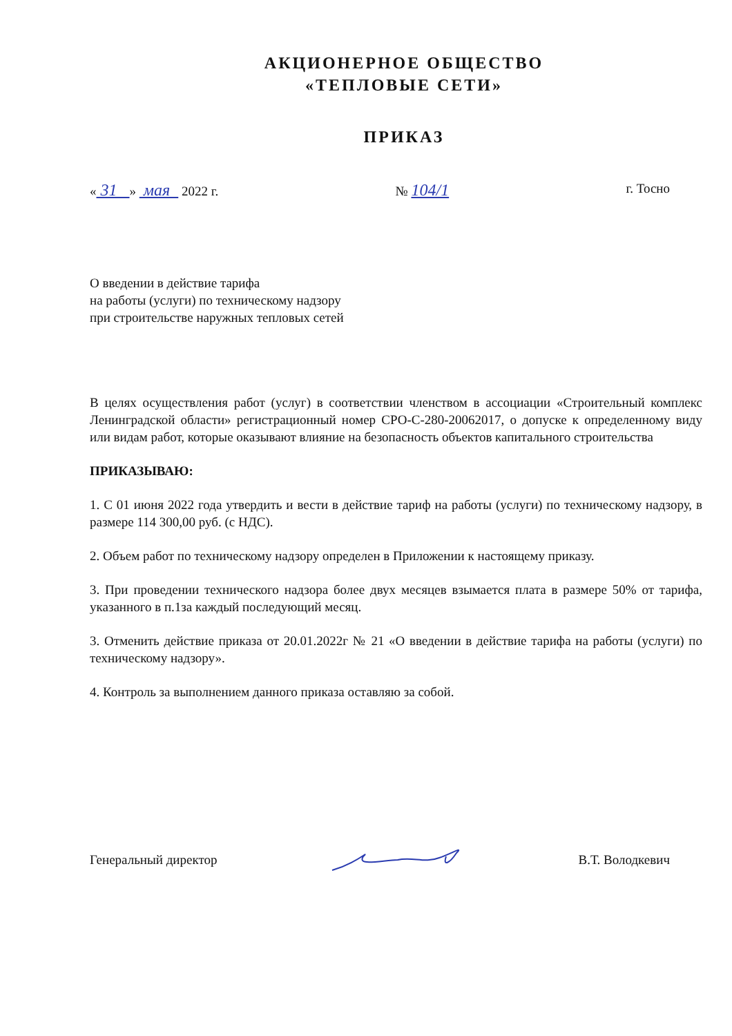АКЦИОНЕРНОЕ ОБЩЕСТВО
«ТЕПЛОВЫЕ СЕТИ»
ПРИКАЗ
« 31 » мая 2022 г. № 104/1 г. Тосно
О введении в действие тарифа
на работы (услуги) по техническому надзору
при строительстве наружных тепловых сетей
В целях осуществления работ (услуг) в соответствии членством в ассоциации «Строительный комплекс Ленинградской области» регистрационный номер СРО-С-280-20062017, о допуске к определенному виду или видам работ, которые оказывают влияние на безопасность объектов капитального строительства
ПРИКАЗЫВАЮ:
1. С 01 июня 2022 года утвердить и вести в действие тариф на работы (услуги) по техническому надзору, в размере 114 300,00 руб. (с НДС).
2. Объем работ по техническому надзору определен в Приложении к настоящему приказу.
3. При проведении технического надзора более двух месяцев взымается плата в размере 50% от тарифа, указанного в п.1за каждый последующий месяц.
3. Отменить действие приказа от 20.01.2022г № 21 «О введении в действие тарифа на работы (услуги) по техническому надзору».
4. Контроль за выполнением данного приказа оставляю за собой.
Генеральный директор В.Т. Володкевич